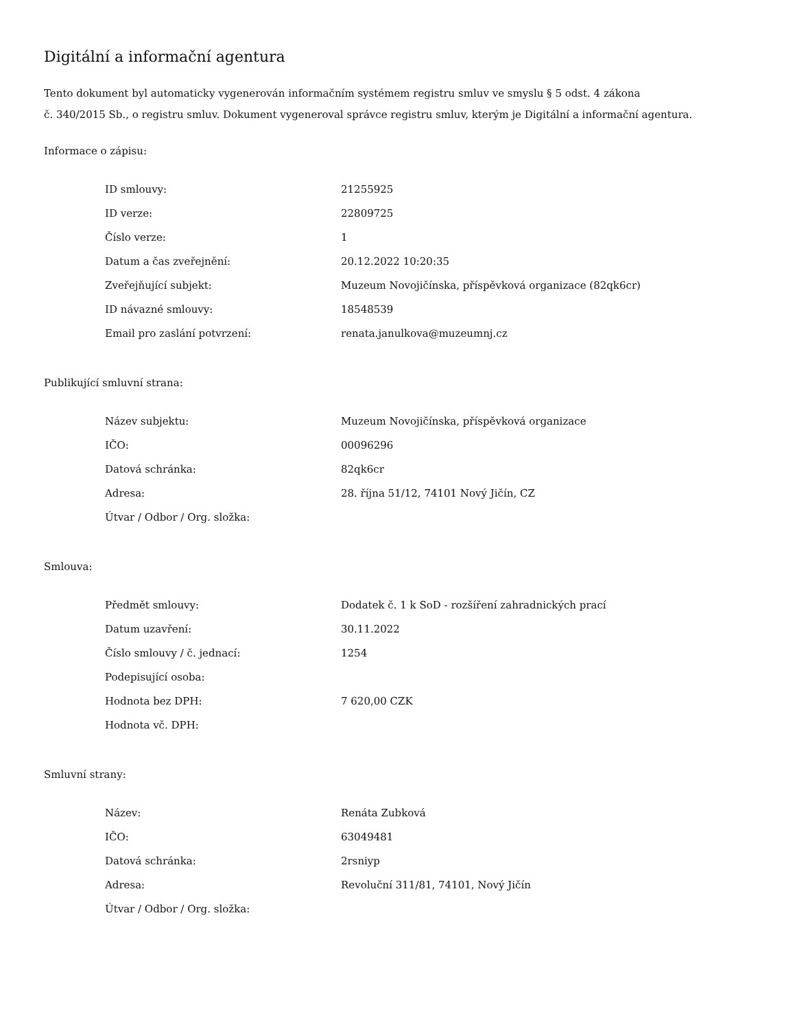Digitální a informační agentura
Tento dokument byl automaticky vygenerován informačním systémem registru smluv ve smyslu § 5 odst. 4 zákona
č. 340/2015 Sb., o registru smluv. Dokument vygeneroval správce registru smluv, kterým je Digitální a informační agentura.
Informace o zápisu:
| ID smlouvy: | 21255925 |
| ID verze: | 22809725 |
| Číslo verze: | 1 |
| Datum a čas zveřejnění: | 20.12.2022 10:20:35 |
| Zveřejňující subjekt: | Muzeum Novojičínska, příspěvková organizace (82qk6cr) |
| ID návazné smlouvy: | 18548539 |
| Email pro zaslání potvrzení: | renata.janulkova@muzeumnj.cz |
Publikující smluvní strana:
| Název subjektu: | Muzeum Novojičínska, příspěvková organizace |
| IČO: | 00096296 |
| Datová schránka: | 82qk6cr |
| Adresa: | 28. října 51/12, 74101 Nový Jičín, CZ |
| Útvar / Odbor / Org. složka: | |
Smlouva:
| Předmět smlouvy: | Dodatek č. 1 k SoD - rozšíření zahradnických prací |
| Datum uzavření: | 30.11.2022 |
| Číslo smlouvy / č. jednací: | 1254 |
| Podepisující osoba: | |
| Hodnota bez DPH: | 7 620,00 CZK |
| Hodnota vč. DPH: | |
Smluvní strany:
| Název: | Renáta Zubková |
| IČO: | 63049481 |
| Datová schránka: | 2rsniyp |
| Adresa: | Revoluční 311/81, 74101, Nový Jičín |
| Útvar / Odbor / Org. složka: | |